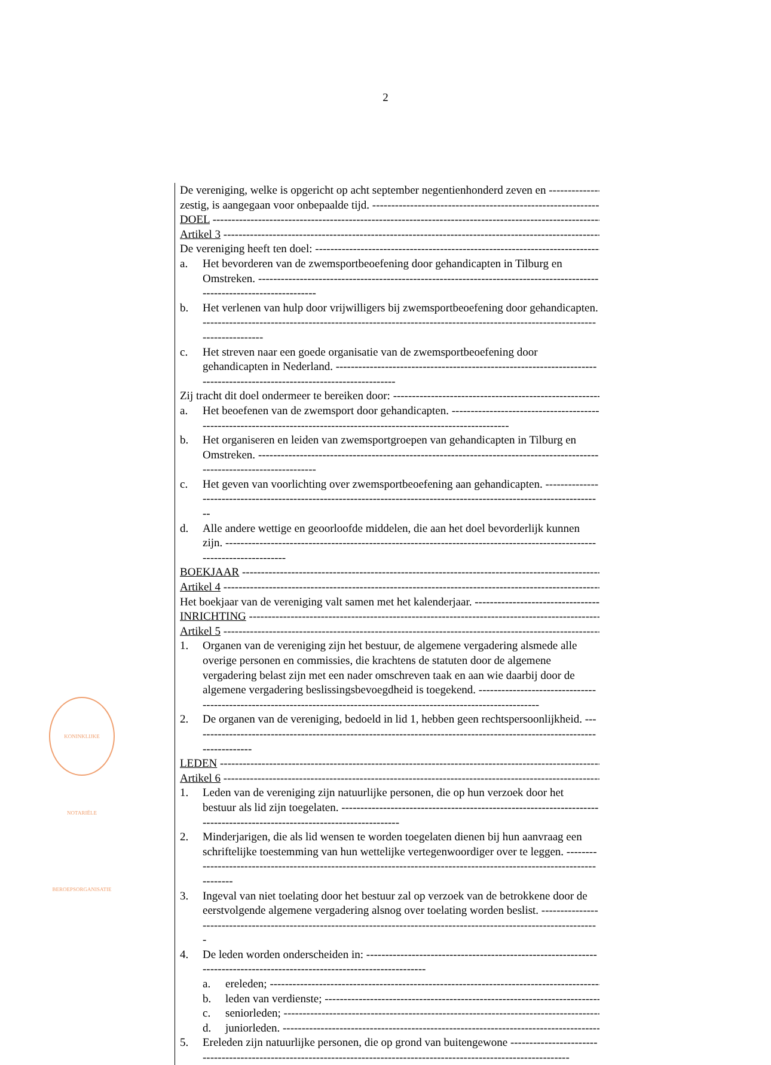2
De vereniging, welke is opgericht op acht september negentienhonderd zeven en
zestig, is aangegaan voor onbepaalde tijd.
DOEL
Artikel 3
De vereniging heeft ten doel:
a. Het bevorderen van de zwemsportbeoefening door gehandicapten in Tilburg en Omstreken.
b. Het verlenen van hulp door vrijwilligers bij zwemsportbeoefening door gehandicapten.
c. Het streven naar een goede organisatie van de zwemsportbeoefening door gehandicapten in Nederland.
Zij tracht dit doel ondermeer te bereiken door:
a. Het beoefenen van de zwemsport door gehandicapten.
b. Het organiseren en leiden van zwemsportgroepen van gehandicapten in Tilburg en Omstreken.
c. Het geven van voorlichting over zwemsportbeoefening aan gehandicapten.
d. Alle andere wettige en geoorloofde middelen, die aan het doel bevorderlijk kunnen zijn.
BOEKJAAR
Artikel 4
Het boekjaar van de vereniging valt samen met het kalenderjaar.
INRICHTING
Artikel 5
1. Organen van de vereniging zijn het bestuur, de algemene vergadering alsmede alle overige personen en commissies, die krachtens de statuten door de algemene vergadering belast zijn met een nader omschreven taak en aan wie daarbij door de algemene vergadering beslissingsbevoegdheid is toegekend.
2. De organen van de vereniging, bedoeld in lid 1, hebben geen rechtspersoonlijkheid.
LEDEN
Artikel 6
1. Leden van de vereniging zijn natuurlijke personen, die op hun verzoek door het bestuur als lid zijn toegelaten.
2. Minderjarigen, die als lid wensen te worden toegelaten dienen bij hun aanvraag een schriftelijke toestemming van hun wettelijke vertegenwoordiger over te leggen.
3. Ingeval van niet toelating door het bestuur zal op verzoek van de betrokkene door de eerstvolgende algemene vergadering alsnog over toelating worden beslist.
4. De leden worden onderscheiden in:
a. ereleden;
b. leden van verdienste;
c. seniorleden;
d. juniorleden.
5. Ereleden zijn natuurlijke personen, die op grond van buitengewone
KONINKLIJKE NOTARIËLE BEROEPSORGANISATIE